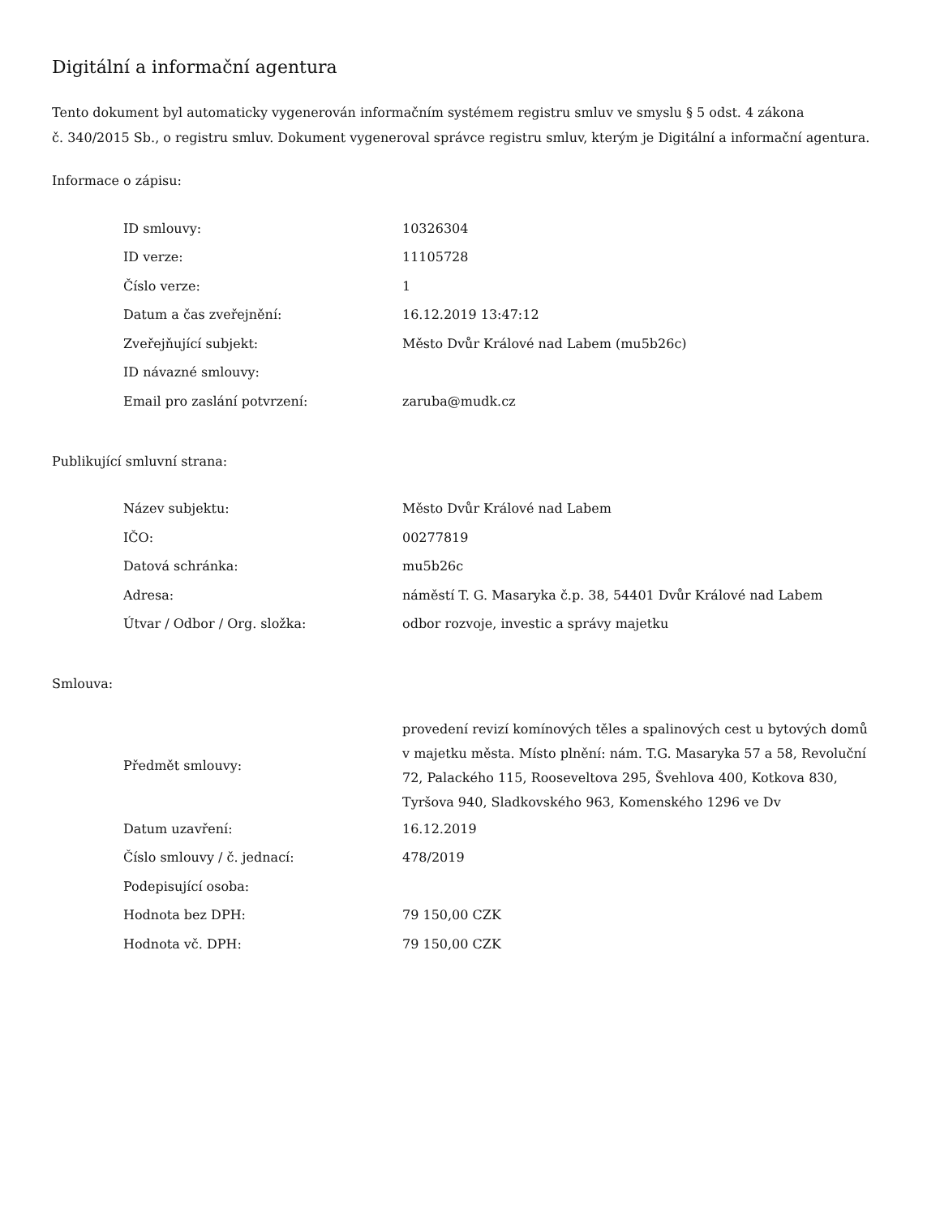Digitální a informační agentura
Tento dokument byl automaticky vygenerován informačním systémem registru smluv ve smyslu § 5 odst. 4 zákona
č. 340/2015 Sb., o registru smluv. Dokument vygeneroval správce registru smluv, kterým je Digitální a informační agentura.
Informace o zápisu:
| ID smlouvy: | 10326304 |
| ID verze: | 11105728 |
| Číslo verze: | 1 |
| Datum a čas zveřejnění: | 16.12.2019 13:47:12 |
| Zveřejňující subjekt: | Město Dvůr Králové nad Labem (mu5b26c) |
| ID návazné smlouvy: | |
| Email pro zaslání potvrzení: | zaruba@mudk.cz |
Publikující smluvní strana:
| Název subjektu: | Město Dvůr Králové nad Labem |
| IČO: | 00277819 |
| Datová schránka: | mu5b26c |
| Adresa: | náměstí T. G. Masaryka č.p. 38, 54401 Dvůr Králové nad Labem |
| Útvar / Odbor / Org. složka: | odbor rozvoje, investic a správy majetku |
Smlouva:
| Předmět smlouvy: | provedení revizí komínových těles a spalinových cest u bytových domů v majetku města. Místo plnění: nám. T.G. Masaryka 57 a 58, Revoluční 72, Palackého 115, Rooseveltova 295, Švehlova 400, Kotkova 830, Tyršova 940, Sladkovského 963, Komenského 1296 ve Dv |
| Datum uzavření: | 16.12.2019 |
| Číslo smlouvy / č. jednací: | 478/2019 |
| Podepisující osoba: | |
| Hodnota bez DPH: | 79 150,00 CZK |
| Hodnota vč. DPH: | 79 150,00 CZK |